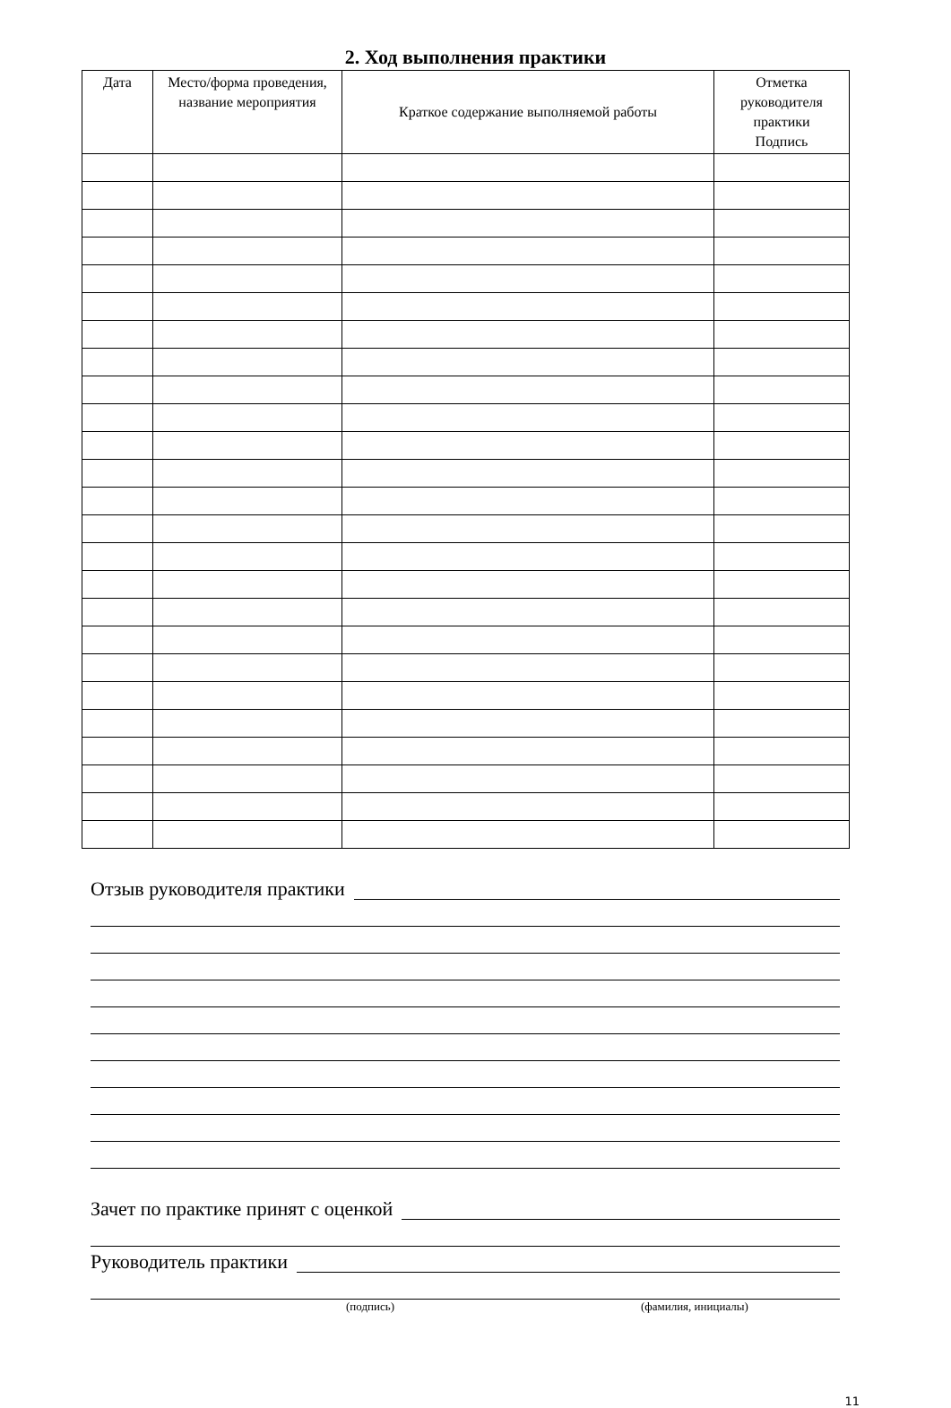2. Ход выполнения практики
| Дата | Место/форма проведения, название мероприятия | Краткое содержание выполняемой работы | Отметка руководителя практики Подпись |
| --- | --- | --- | --- |
Отзыв руководителя практики
Зачет по практике принят с оценкой
Руководитель практики
(подпись) (фамилия, инициалы)
11